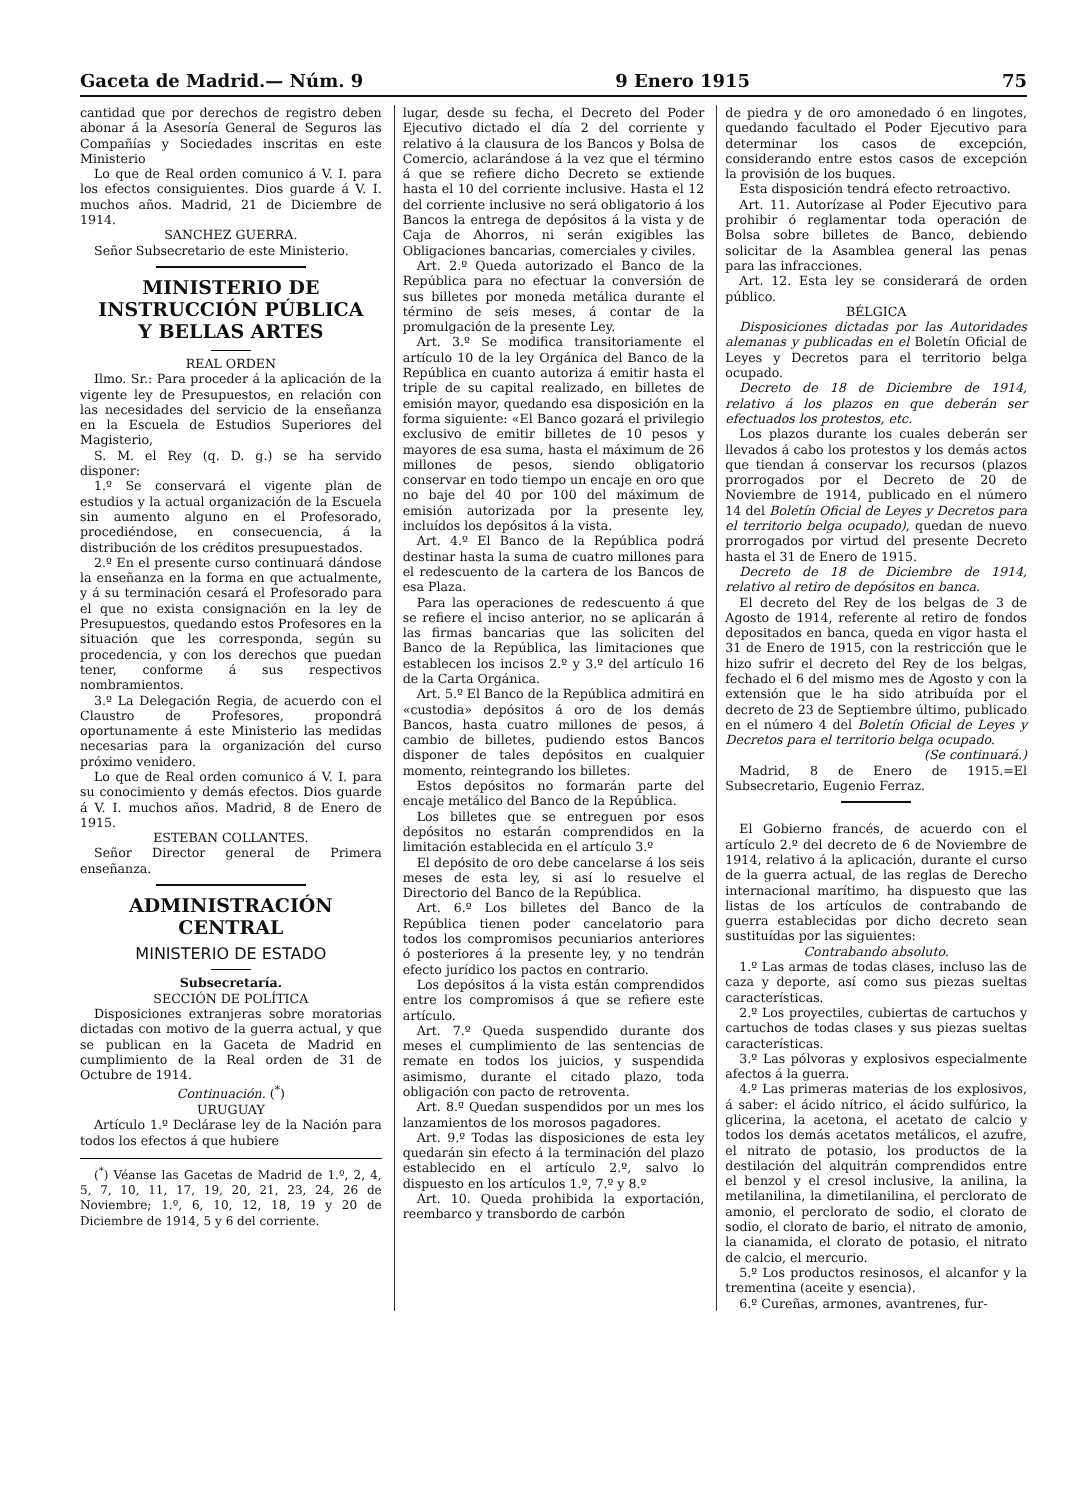Gaceta de Madrid.— Núm. 9 9 Enero 1915 75
cantidad que por derechos de registro deben abonar á la Asesoría General de Seguros las Compañías y Sociedades inscritas en este Ministerio
Lo que de Real orden comunico á V. I. para los efectos consiguientes. Dios guarde á V. I. muchos años. Madrid, 21 de Diciembre de 1914.
SANCHEZ GUERRA.
Señor Subsecretario de este Ministerio.
MINISTERIO DE INSTRUCCIÓN PÚBLICA
Y BELLAS ARTES
REAL ORDEN
Ilmo. Sr.: Para proceder á la aplicación de la vigente ley de Presupuestos, en relación con las necesidades del servicio de la enseñanza en la Escuela de Estudios Superiores del Magisterio,
S. M. el Rey (q. D. g.) se ha servido disponer:
1.º Se conservará el vigente plan de estudios y la actual organización de la Escuela sin aumento alguno en el Profesorado, procediéndose, en consecuencia, á la distribución de los créditos presupuestados.
2.º En el presente curso continuará dándose la enseñanza en la forma en que actualmente, y á su terminación cesará el Profesorado para el que no exista consignación en la ley de Presupuestos, quedando estos Profesores en la situación que les corresponda, según su procedencia, y con los derechos que puedan tener, conforme á sus respectivos nombramientos.
3.º La Delegación Regia, de acuerdo con el Claustro de Profesores, propondrá oportunamente á este Ministerio las medidas necesarias para la organización del curso próximo venidero.
Lo que de Real orden comunico á V. I. para su conocimiento y demás efectos. Dios guarde á V. I. muchos años. Madrid, 8 de Enero de 1915.
ESTEBAN COLLANTES.
Señor Director general de Primera enseñanza.
ADMINISTRACIÓN CENTRAL
MINISTERIO DE ESTADO
Subsecretaría.
SECCIÓN DE POLÍTICA
Disposiciones extranjeras sobre moratorias dictadas con motivo de la guerra actual, y que se publican en la Gaceta de Madrid en cumplimiento de la Real orden de 31 de Octubre de 1914.
Continuación. (<sup>*</sup>)
URUGUAY
Artículo 1.º Declárase ley de la Nación para todos los efectos á que hubiere
(<sup>*</sup>) Véanse las Gacetas de Madrid de 1.º, 2, 4, 5, 7, 10, 11, 17, 19, 20, 21, 23, 24, 26 de Noviembre; 1.º, 6, 10, 12, 18, 19 y 20 de Diciembre de 1914, 5 y 6 del corriente.
lugar, desde su fecha, el Decreto del Poder Ejecutivo dictado el día 2 del corriente y relativo á la clausura de los Bancos y Bolsa de Comercio, aclarándose á la vez que el término á que se refiere dicho Decreto se extiende hasta el 10 del corriente inclusive. Hasta el 12 del corriente inclusive no será obligatorio á los Bancos la entrega de depósitos á la vista y de Caja de Ahorros, ni serán exigibles las Obligaciones bancarias, comerciales y civiles.
Art. 2.º Queda autorizado el Banco de la República para no efectuar la conversión de sus billetes por moneda metálica durante el término de seis meses, á contar de la promulgación de la presente Ley.
Art. 3.º Se modifica transitoriamente el artículo 10 de la ley Orgánica del Banco de la República en cuanto autoriza á emitir hasta el triple de su capital realizado, en billetes de emisión mayor, quedando esa disposición en la forma siguiente: «El Banco gozará el privilegio exclusivo de emitir billetes de 10 pesos y mayores de esa suma, hasta el máximum de 26 millones de pesos, siendo obligatorio conservar en todo tiempo un encaje en oro que no baje del 40 por 100 del máximum de emisión autorizada por la presente ley, incluídos los depósitos á la vista.
Art. 4.º El Banco de la República podrá destinar hasta la suma de cuatro millones para el redescuento de la cartera de los Bancos de esa Plaza.
Para las operaciones de redescuento á que se refiere el inciso anterior, no se aplicarán á las firmas bancarias que las soliciten del Banco de la República, las limitaciones que establecen los incisos 2.º y 3.º del artículo 16 de la Carta Orgánica.
Art. 5.º El Banco de la República admitirá en «custodia» depósitos á oro de los demás Bancos, hasta cuatro millones de pesos, á cambio de billetes, pudiendo estos Bancos disponer de tales depósitos en cualquier momento, reintegrando los billetes.
Estos depósitos no formarán parte del encaje metálico del Banco de la República.
Los billetes que se entreguen por esos depósitos no estarán comprendidos en la limitación establecida en el artículo 3.º
El depósito de oro debe cancelarse á los seis meses de esta ley, si así lo resuelve el Directorio del Banco de la República.
Art. 6.º Los billetes del Banco de la República tienen poder cancelatorio para todos los compromisos pecuniarios anteriores ó posteriores á la presente ley, y no tendrán efecto jurídico los pactos en contrario.
Los depósitos á la vista están comprendidos entre los compromisos á que se refiere este artículo.
Art. 7.º Queda suspendido durante dos meses el cumplimiento de las sentencias de remate en todos los juicios, y suspendida asimismo, durante el citado plazo, toda obligación con pacto de retroventa.
Art. 8.º Quedan suspendidos por un mes los lanzamientos de los morosos pagadores.
Art. 9.º Todas las disposiciones de esta ley quedarán sin efecto á la terminación del plazo establecido en el artículo 2.º, salvo lo dispuesto en los artículos 1.º, 7.º y 8.º
Art. 10. Queda prohibida la exportación, reembarco y transbordo de carbón
de piedra y de oro amonedado ó en lingotes, quedando facultado el Poder Ejecutivo para determinar los casos de excepción, considerando entre estos casos de excepción la provisión de los buques.
Esta disposición tendrá efecto retroactivo.
Art. 11. Autorízase al Poder Ejecutivo para prohibir ó reglamentar toda operación de Bolsa sobre billetes de Banco, debiendo solicitar de la Asamblea general las penas para las infracciones.
Art. 12. Esta ley se considerará de orden público.
BÉLGICA
Disposiciones dictadas por las Autoridades alemanas y publicadas en el Boletín Oficial de Leyes y Decretos para el territorio belga ocupado.
Decreto de 18 de Diciembre de 1914, relativo á los plazos en que deberán ser efectuados los protestos, etc.
Los plazos durante los cuales deberán ser llevados á cabo los protestos y los demás actos que tiendan á conservar los recursos (plazos prorrogados por el Decreto de 20 de Noviembre de 1914, publicado en el número 14 del Boletín Oficial de Leyes y Decretos para el territorio belga ocupado), quedan de nuevo prorrogados por virtud del presente Decreto hasta el 31 de Enero de 1915.
Decreto de 18 de Diciembre de 1914, relativo al retiro de depósitos en banca.
El decreto del Rey de los belgas de 3 de Agosto de 1914, referente al retiro de fondos depositados en banca, queda en vigor hasta el 31 de Enero de 1915, con la restricción que le hizo sufrir el decreto del Rey de los belgas, fechado el 6 del mismo mes de Agosto y con la extensión que le ha sido atribuída por el decreto de 23 de Septiembre último, publicado en el número 4 del Boletín Oficial de Leyes y Decretos para el territorio belga ocupado.
(Se continuará.)
Madrid, 8 de Enero de 1915.=El Subsecretario, Eugenio Ferraz.
El Gobierno francés, de acuerdo con el artículo 2.º del decreto de 6 de Noviembre de 1914, relativo á la aplicación, durante el curso de la guerra actual, de las reglas de Derecho internacional marítimo, ha dispuesto que las listas de los artículos de contrabando de guerra establecidas por dicho decreto sean sustituídas por las siguientes:
Contrabando absoluto.
1.º Las armas de todas clases, incluso las de caza y deporte, así como sus piezas sueltas características.
2.º Los proyectiles, cubiertas de cartuchos y cartuchos de todas clases y sus piezas sueltas características.
3.º Las pólvoras y explosivos especialmente afectos á la guerra.
4.º Las primeras materias de los explosivos, á saber: el ácido nítrico, el ácido sulfúrico, la glicerina, la acetona, el acetato de calcio y todos los demás acetatos metálicos, el azufre, el nitrato de potasio, los productos de la destilación del alquitrán comprendidos entre el benzol y el cresol inclusive, la anilina, la metilanilina, la dimetilanilina, el perclorato de amonio, el perclorato de sodio, el clorato de sodio, el clorato de bario, el nitrato de amonio, la cianamida, el clorato de potasio, el nitrato de calcio, el mercurio.
5.º Los productos resinosos, el alcanfor y la trementina (aceite y esencia).
6.º Cureñas, armones, avantrenes, fur-